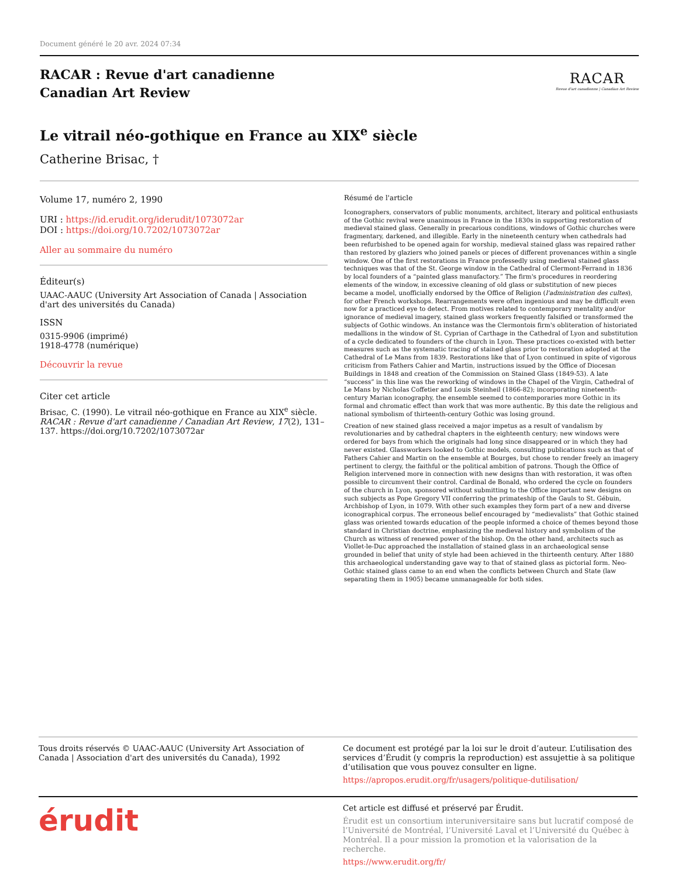Document généré le 20 avr. 2024 07:34
RACAR : Revue d'art canadienne
Canadian Art Review
RACAR
Revue d'art canadienne | Canadian Art Review
Le vitrail néo-gothique en France au XIX<sup>e</sup> siècle
Catherine Brisac, †
Volume 17, numéro 2, 1990
URI : https://id.erudit.org/iderudit/1073072ar
DOI : https://doi.org/10.7202/1073072ar
Aller au sommaire du numéro
Éditeur(s)
UAAC-AAUC (University Art Association of Canada | Association d'art des universités du Canada)
ISSN
0315-9906 (imprimé)
1918-4778 (numérique)
Découvrir la revue
Citer cet article
Brisac, C. (1990). Le vitrail néo-gothique en France au XIX<sup>e</sup> siècle. RACAR : Revue d'art canadienne / Canadian Art Review, 17(2), 131–137. https://doi.org/10.7202/1073072ar
Résumé de l'article
Iconographers, conservators of public monuments, architect, literary and political enthusiasts of the Gothic revival were unanimous in France in the 1830s in supporting restoration of medieval stained glass. Generally in precarious conditions, windows of Gothic churches were fragmentary, darkened, and illegible. Early in the nineteenth century when cathedrals had been refurbished to be opened again for worship, medieval stained glass was repaired rather than restored by glaziers who joined panels or pieces of different provenances within a single window. One of the first restorations in France professedly using medieval stained glass techniques was that of the St. George window in the Cathedral of Clermont-Ferrand in 1836 by local founders of a “painted glass manufactory.” The firm's procedures in reordering elements of the window, in excessive cleaning of old glass or substitution of new pieces became a model, unofficially endorsed by the Office of Religion (l'administration des cultes), for other French workshops. Rearrangements were often ingenious and may be difficult even now for a practiced eye to detect. From motives related to contemporary mentality and/or ignorance of medieval imagery, stained glass workers frequently falsified or transformed the subjects of Gothic windows. An instance was the Clermontois firm's obliteration of historiated medallions in the window of St. Cyprian of Carthage in the Cathedral of Lyon and substitution of a cycle dedicated to founders of the church in Lyon. These practices co-existed with better measures such as the systematic tracing of stained glass prior to restoration adopted at the Cathedral of Le Mans from 1839. Restorations like that of Lyon continued in spite of vigorous criticism from Fathers Cahier and Martin, instructions issued by the Office of Diocesan Buildings in 1848 and creation of the Commission on Stained Glass (1849-53). A late “success” in this line was the reworking of windows in the Chapel of the Virgin, Cathedral of Le Mans by Nicholas Coffetier and Louis Steinheil (1866-82); incorporating nineteenth-century Marian iconography, the ensemble seemed to contemporaries more Gothic in its formal and chromatic effect than work that was more authentic. By this date the religious and national symbolism of thirteenth-century Gothic was losing ground.
Creation of new stained glass received a major impetus as a result of vandalism by revolutionaries and by cathedral chapters in the eighteenth century; new windows were ordered for bays from which the originals had long since disappeared or in which they had never existed. Glassworkers looked to Gothic models, consulting publications such as that of Fathers Cahier and Martin on the ensemble at Bourges, but chose to render freely an imagery pertinent to clergy, the faithful or the political ambition of patrons. Though the Office of Religion intervened more in connection with new designs than with restoration, it was often possible to circumvent their control. Cardinal de Bonald, who ordered the cycle on founders of the church in Lyon, sponsored without submitting to the Office important new designs on such subjects as Pope Gregory VII conferring the primateship of the Gauls to St. Gébuin, Archbishop of Lyon, in 1079. With other such examples they form part of a new and diverse iconographical corpus. The erroneous belief encouraged by “medievalists” that Gothic stained glass was oriented towards education of the people informed a choice of themes beyond those standard in Christian doctrine, emphasizing the medieval history and symbolism of the Church as witness of renewed power of the bishop. On the other hand, architects such as Viollet-le-Duc approached the installation of stained glass in an archaeological sense grounded in belief that unity of style had been achieved in the thirteenth century. After 1880 this archaeological understanding gave way to that of stained glass as pictorial form. Neo-Gothic stained glass came to an end when the conflicts between Church and State (law separating them in 1905) became unmanageable for both sides.
Tous droits réservés © UAAC-AAUC (University Art Association of Canada | Association d'art des universités du Canada), 1992
Ce document est protégé par la loi sur le droit d’auteur. L’utilisation des services d’Érudit (y compris la reproduction) est assujettie à sa politique d’utilisation que vous pouvez consulter en ligne.
https://apropos.erudit.org/fr/usagers/politique-dutilisation/
érudit
Cet article est diffusé et préservé par Érudit.
Érudit est un consortium interuniversitaire sans but lucratif composé de l’Université de Montréal, l’Université Laval et l’Université du Québec à Montréal. Il a pour mission la promotion et la valorisation de la recherche.
https://www.erudit.org/fr/